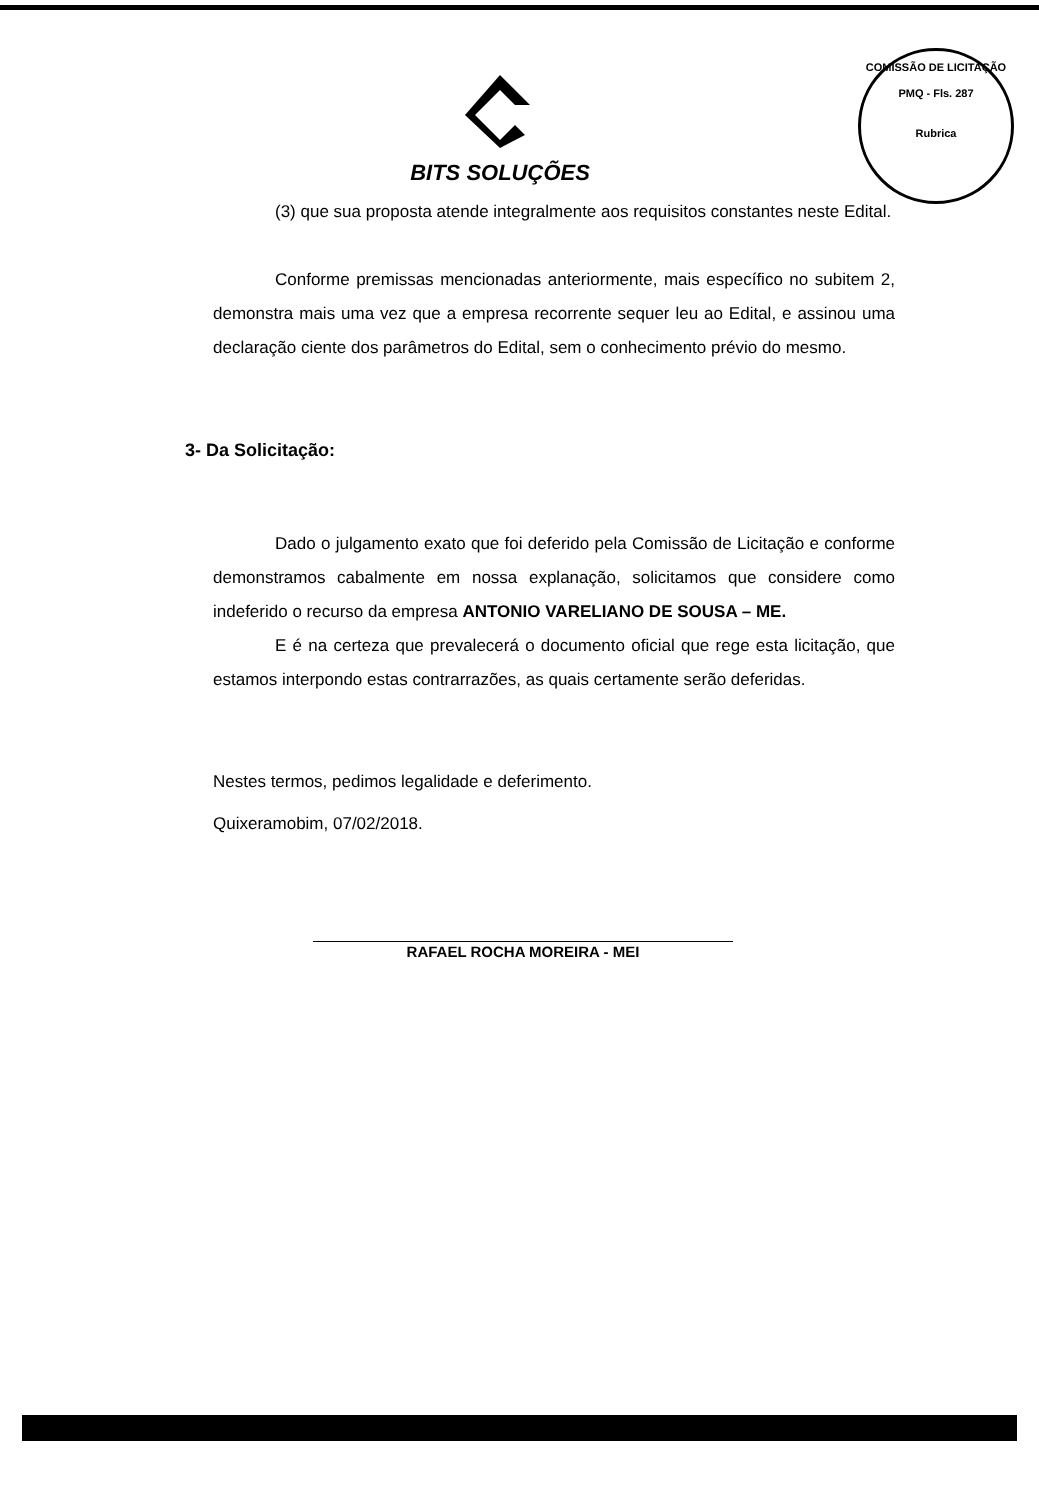BITS SOLUÇÕES
COMISSÃO DE LICITAÇÃO
PMQ - Fls. 287
Rubrica
(3) que sua proposta atende integralmente aos requisitos constantes neste Edital.
Conforme premissas mencionadas anteriormente, mais específico no subitem 2, demonstra mais uma vez que a empresa recorrente sequer leu ao Edital, e assinou uma declaração ciente dos parâmetros do Edital, sem o conhecimento prévio do mesmo.
3- Da Solicitação:
Dado o julgamento exato que foi deferido pela Comissão de Licitação e conforme demonstramos cabalmente em nossa explanação, solicitamos que considere como indeferido o recurso da empresa ANTONIO VARELIANO DE SOUSA – ME.
E é na certeza que prevalecerá o documento oficial que rege esta licitação, que estamos interpondo estas contrarrazões, as quais certamente serão deferidas.
Nestes termos, pedimos legalidade e deferimento.
Quixeramobim, 07/02/2018.
RAFAEL ROCHA MOREIRA - MEI